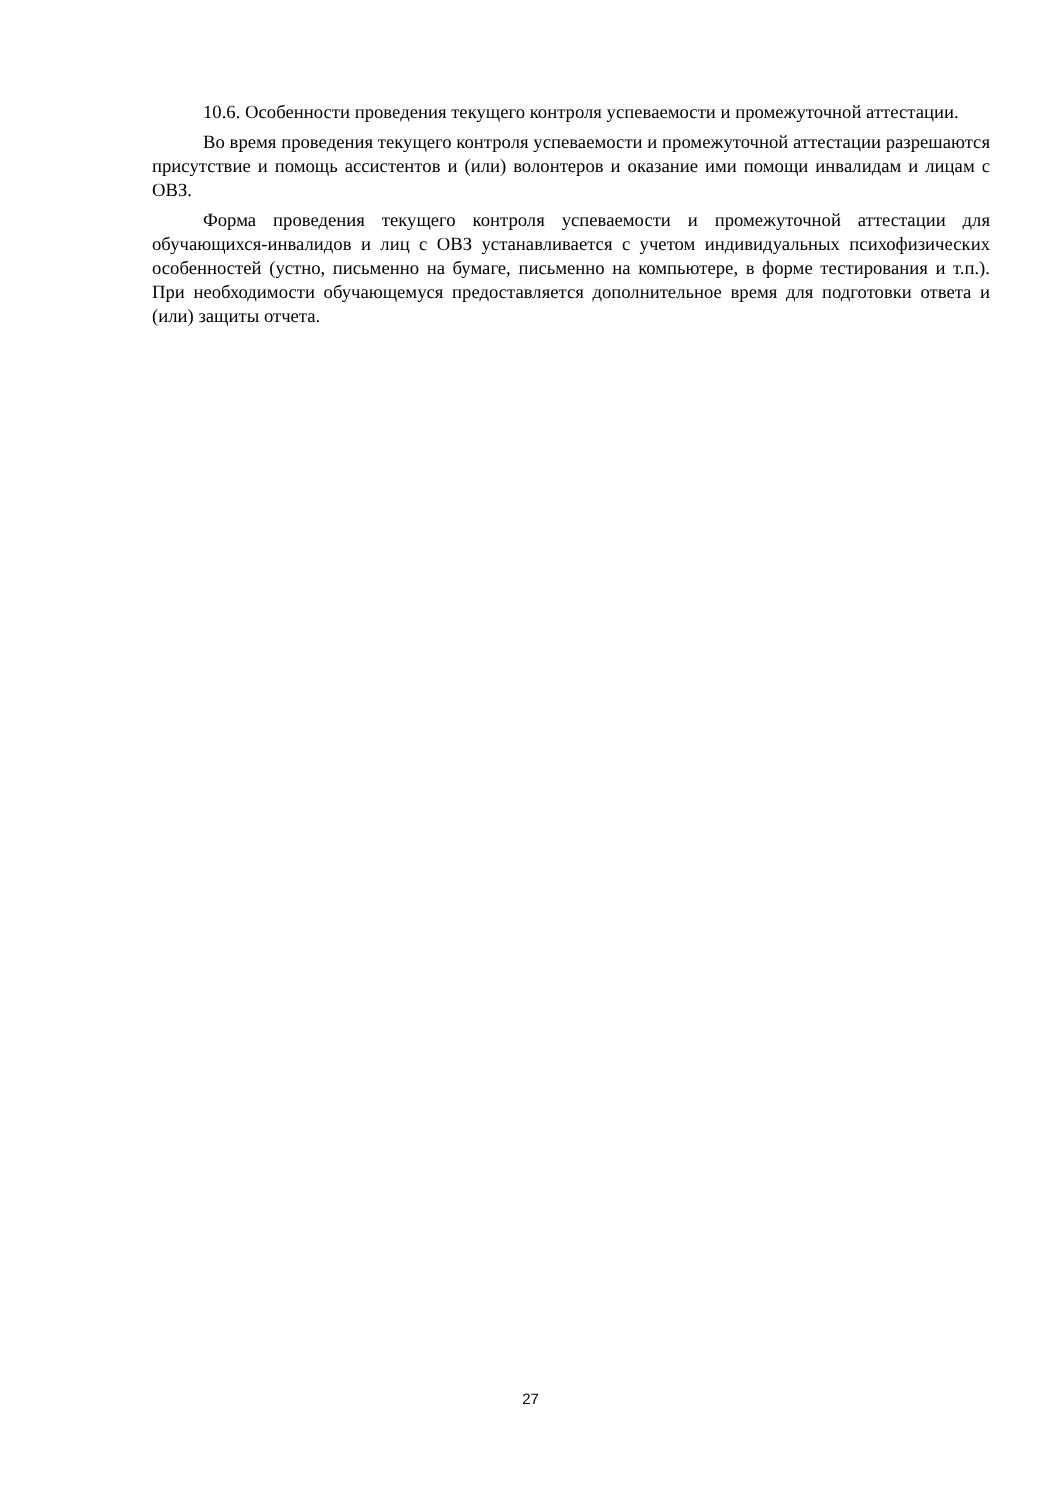10.6. Особенности проведения текущего контроля успеваемости и промежуточной аттестации.
Во время проведения текущего контроля успеваемости и промежуточной аттестации разрешаются присутствие и помощь ассистентов и (или) волонтеров и оказание ими помощи инвалидам и лицам с ОВЗ.
Форма проведения текущего контроля успеваемости и промежуточной аттестации для обучающихся-инвалидов и лиц с ОВЗ устанавливается с учетом индивидуальных психофизических особенностей (устно, письменно на бумаге, письменно на компьютере, в форме тестирования и т.п.). При необходимости обучающемуся предоставляется дополнительное время для подготовки ответа и (или) защиты отчета.
27